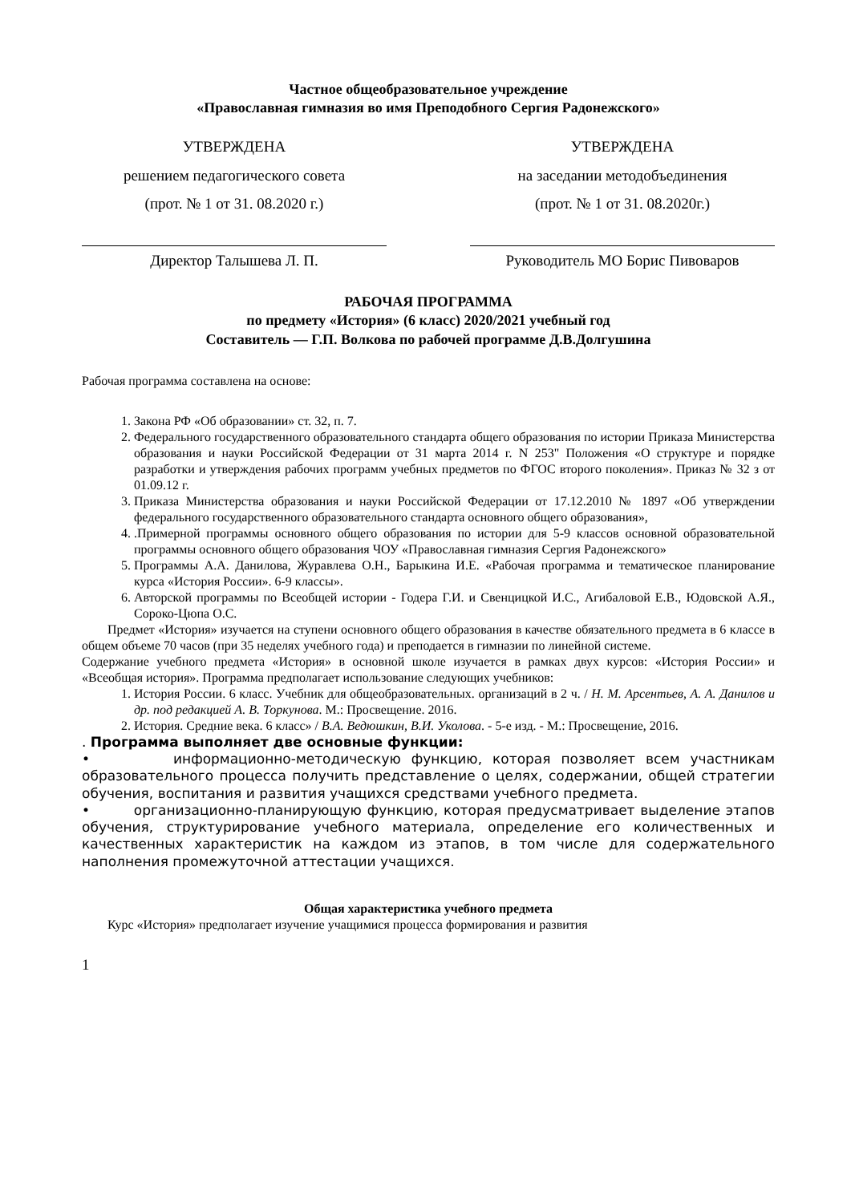Частное общеобразовательное учреждение
«Православная гимназия во имя Преподобного Сергия Радонежского»
УТВЕРЖДЕНА
решением педагогического совета
(прот. № 1 от 31. 08.2020 г.)
Директор Талышева Л. П.
УТВЕРЖДЕНА
на заседании методобъединения
(прот. № 1 от 31. 08.2020г.)
Руководитель МО Борис Пивоваров
РАБОЧАЯ ПРОГРАММА
по предмету «История» (6 класс) 2020/2021 учебный год
Составитель — Г.П. Волкова по рабочей программе Д.В.Долгушина
Рабочая программа составлена на основе:
1. Закона РФ «Об образовании» ст. 32, п. 7.
2. Федерального государственного образовательного стандарта общего образования по истории Приказа Министерства образования и науки Российской Федерации от 31 марта 2014 г. N 253" Положения «О структуре и порядке разработки и утверждения рабочих программ учебных предметов по ФГОС второго поколения». Приказ № 32 з от 01.09.12 г.
3. Приказа Министерства образования и науки Российской Федерации от 17.12.2010 № 1897 «Об утверждении федерального государственного образовательного стандарта основного общего образования»,
4. .Примерной программы основного общего образования по истории для 5-9 классов основной образовательной программы основного общего образования ЧОУ «Православная гимназия Сергия Радонежского»
5. Программы А.А. Данилова, Журавлева О.Н., Барыкина И.Е. «Рабочая программа и тематическое планирование курса «История России». 6-9 классы».
6. Авторской программы по Всеобщей истории - Годера Г.И. и Свенцицкой И.С., Агибаловой Е.В., Юдовской А.Я., Сороко-Цюпа О.С.
Предмет «История» изучается на ступени основного общего образования в качестве обязательного предмета в 6 классе в общем объеме 70 часов (при 35 неделях учебного года) и преподается в гимназии по линейной системе.
Содержание учебного предмета «История» в основной школе изучается в рамках двух курсов: «История России» и «Всеобщая история». Программа предполагает использование следующих учебников:
1. История России. 6 класс. Учебник для общеобразовательных. организаций в 2 ч. / Н. М. Арсентьев, А. А. Данилов и др. под редакцией А. В. Торкунова. М.: Просвещение. 2016.
2. История. Средние века. 6 класс» / В.А. Ведюшкин, В.И. Уколова. - 5-е изд. - М.: Просвещение, 2016.
. Программа выполняет две основные функции:
• информационно-методическую функцию, которая позволяет всем участникам образовательного процесса получить представление о целях, содержании, общей стратегии обучения, воспитания и развития учащихся средствами учебного предмета.
• организационно-планирующую функцию, которая предусматривает выделение этапов обучения, структурирование учебного материала, определение его количественных и качественных характеристик на каждом из этапов, в том числе для содержательного наполнения промежуточной аттестации учащихся.
Общая характеристика учебного предмета
Курс «История» предполагает изучение учащимися процесса формирования и развития
1